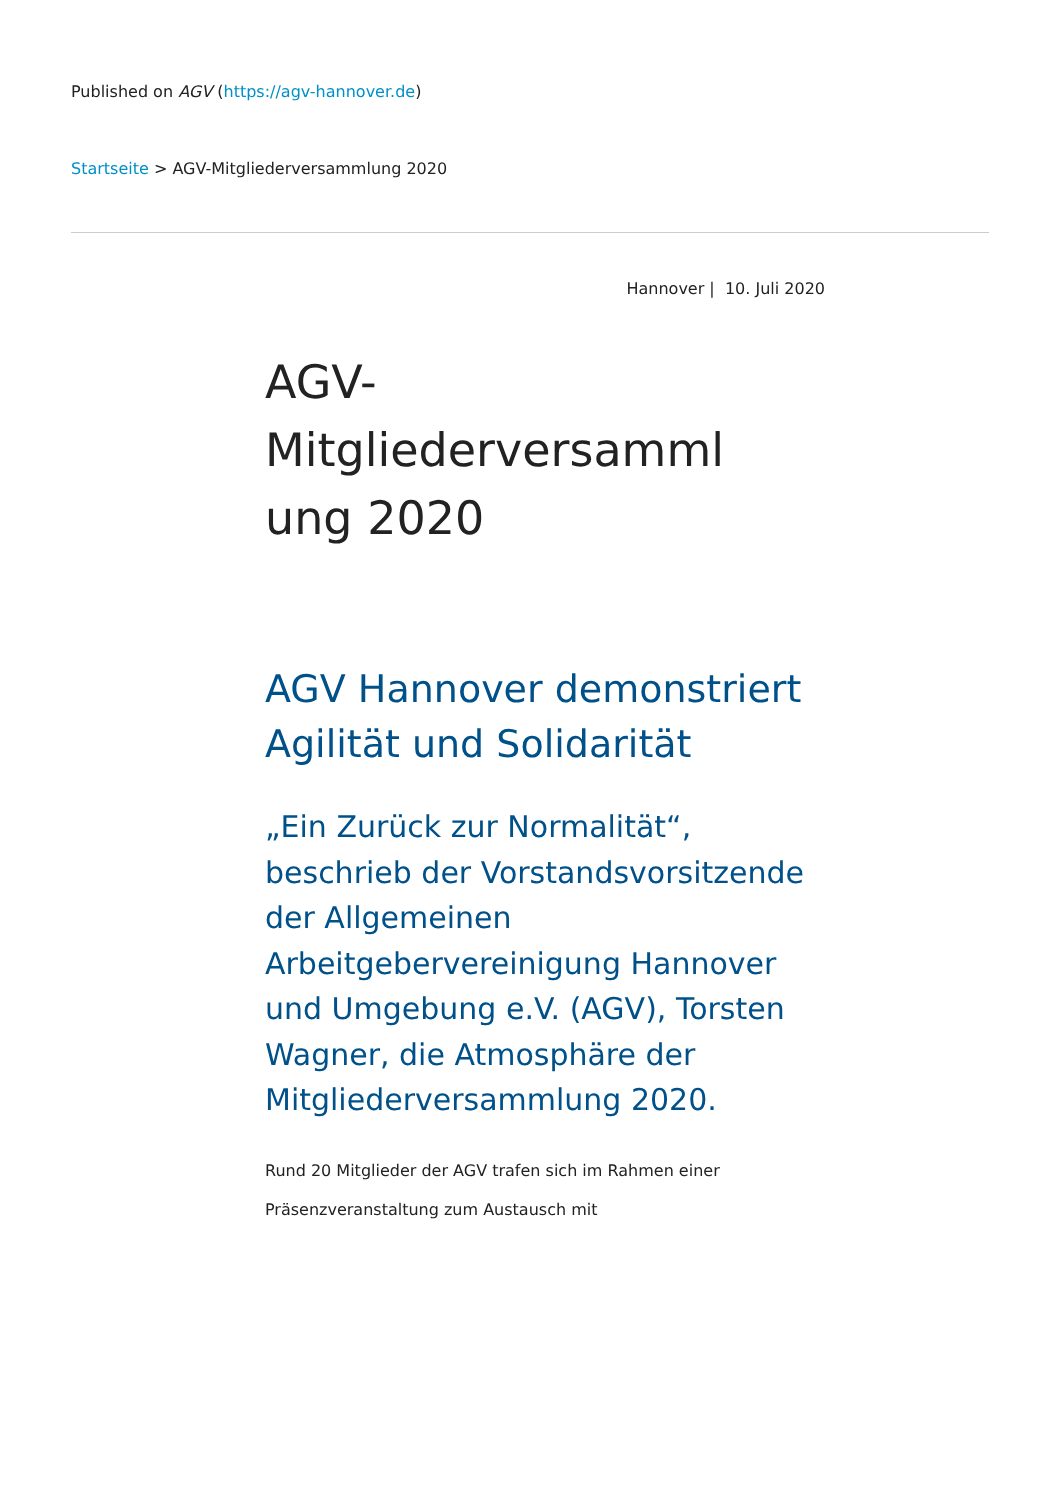Published on AGV (https://agv-hannover.de)
Startseite > AGV-Mitgliederversammlung 2020
Hannover | 10. Juli 2020
AGV-
Mitgliederversamml
ung 2020
AGV Hannover demonstriert Agilität und Solidarität
„Ein Zurück zur Normalität“, beschrieb der Vorstandsvorsitzende der Allgemeinen Arbeitgebervereinigung Hannover und Umgebung e.V. (AGV), Torsten Wagner, die Atmosphäre der Mitgliederversammlung 2020.
Rund 20 Mitglieder der AGV trafen sich im Rahmen einer Präsenzveranstaltung zum Austausch mit